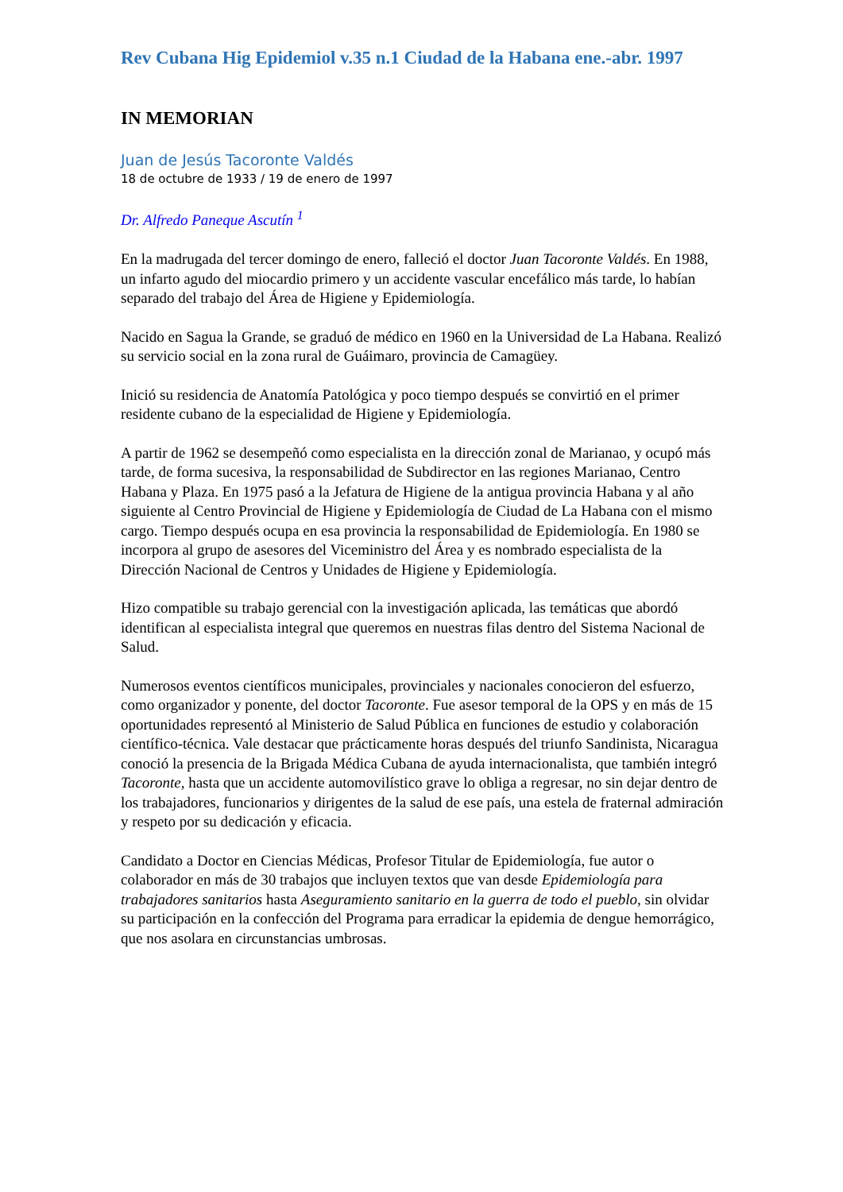Rev Cubana Hig Epidemiol v.35 n.1 Ciudad de la Habana ene.-abr. 1997
IN MEMORIAN
Juan de Jesús Tacoronte Valdés
18 de octubre de 1933 / 19 de enero de 1997
Dr. Alfredo Paneque Ascutín <sup>1</sup>
En la madrugada del tercer domingo de enero, falleció el doctor Juan Tacoronte Valdés. En 1988, un infarto agudo del miocardio primero y un accidente vascular encefálico más tarde, lo habían separado del trabajo del Área de Higiene y Epidemiología.
Nacido en Sagua la Grande, se graduó de médico en 1960 en la Universidad de La Habana. Realizó su servicio social en la zona rural de Guáimaro, provincia de Camagüey.
Inició su residencia de Anatomía Patológica y poco tiempo después se convirtió en el primer residente cubano de la especialidad de Higiene y Epidemiología.
A partir de 1962 se desempeñó como especialista en la dirección zonal de Marianao, y ocupó más tarde, de forma sucesiva, la responsabilidad de Subdirector en las regiones Marianao, Centro Habana y Plaza. En 1975 pasó a la Jefatura de Higiene de la antigua provincia Habana y al año siguiente al Centro Provincial de Higiene y Epidemiología de Ciudad de La Habana con el mismo cargo. Tiempo después ocupa en esa provincia la responsabilidad de Epidemiología. En 1980 se incorpora al grupo de asesores del Viceministro del Área y es nombrado especialista de la Dirección Nacional de Centros y Unidades de Higiene y Epidemiología.
Hizo compatible su trabajo gerencial con la investigación aplicada, las temáticas que abordó identifican al especialista integral que queremos en nuestras filas dentro del Sistema Nacional de Salud.
Numerosos eventos científicos municipales, provinciales y nacionales conocieron del esfuerzo, como organizador y ponente, del doctor Tacoronte. Fue asesor temporal de la OPS y en más de 15 oportunidades representó al Ministerio de Salud Pública en funciones de estudio y colaboración científico-técnica. Vale destacar que prácticamente horas después del triunfo Sandinista, Nicaragua conoció la presencia de la Brigada Médica Cubana de ayuda internacionalista, que también integró Tacoronte, hasta que un accidente automovilístico grave lo obliga a regresar, no sin dejar dentro de los trabajadores, funcionarios y dirigentes de la salud de ese país, una estela de fraternal admiración y respeto por su dedicación y eficacia.
Candidato a Doctor en Ciencias Médicas, Profesor Titular de Epidemiología, fue autor o colaborador en más de 30 trabajos que incluyen textos que van desde Epidemiología para trabajadores sanitarios hasta Aseguramiento sanitario en la guerra de todo el pueblo, sin olvidar su participación en la confección del Programa para erradicar la epidemia de dengue hemorrágico, que nos asolara en circunstancias umbrosas.